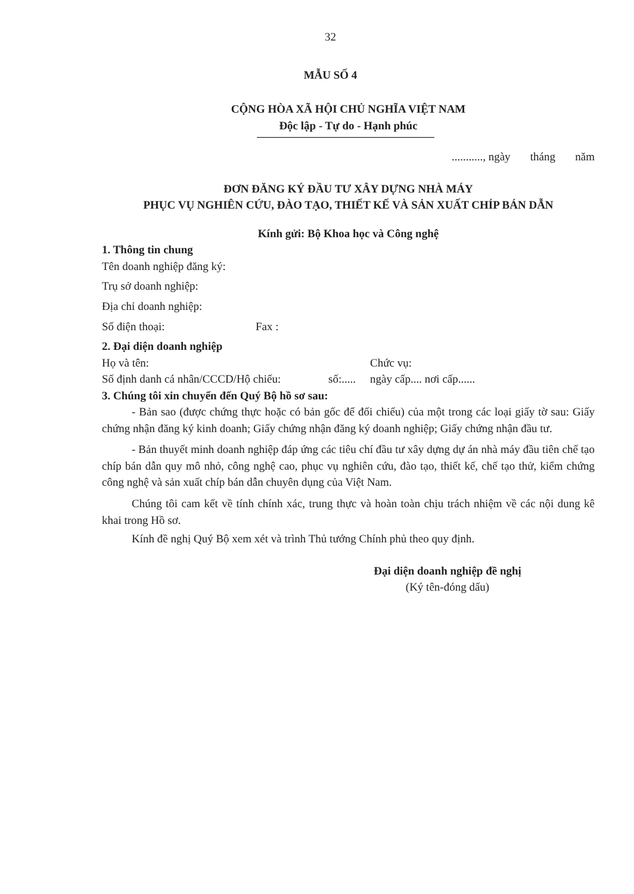32
MẪU SỐ 4
CỘNG HÒA XÃ HỘI CHỦ NGHĨA VIỆT NAM
Độc lập - Tự do - Hạnh phúc
..........., ngày tháng năm
ĐƠN ĐĂNG KÝ ĐẦU TƯ XÂY DỰNG NHÀ MÁY
PHỤC VỤ NGHIÊN CỨU, ĐÀO TẠO, THIẾT KẾ VÀ SẢN XUẤT CHÍP BÁN DẪN
Kính gửi: Bộ Khoa học và Công nghệ
1. Thông tin chung
Tên doanh nghiệp đăng ký:
Trụ sở doanh nghiệp:
Địa chỉ doanh nghiệp:
Số điện thoại: Fax :
2. Đại diện doanh nghiệp
Họ và tên: Chức vụ:
Số định danh cá nhân/CCCD/Hộ chiếu: số:..... ngày cấp.... nơi cấp......
3. Chúng tôi xin chuyển đến Quý Bộ hồ sơ sau:
- Bản sao (được chứng thực hoặc có bản gốc để đối chiếu) của một trong các loại giấy tờ sau: Giấy chứng nhận đăng ký kinh doanh; Giấy chứng nhận đăng ký doanh nghiệp; Giấy chứng nhận đầu tư.
- Bản thuyết minh doanh nghiệp đáp ứng các tiêu chí đầu tư xây dựng dự án nhà máy đầu tiên chế tạo chíp bán dẫn quy mô nhỏ, công nghệ cao, phục vụ nghiên cứu, đào tạo, thiết kế, chế tạo thử, kiểm chứng công nghệ và sản xuất chíp bán dẫn chuyên dụng của Việt Nam.
Chúng tôi cam kết về tính chính xác, trung thực và hoàn toàn chịu trách nhiệm về các nội dung kê khai trong Hồ sơ.
Kính đề nghị Quý Bộ xem xét và trình Thủ tướng Chính phủ theo quy định.
Đại diện doanh nghiệp đề nghị
(Ký tên-đóng dấu)